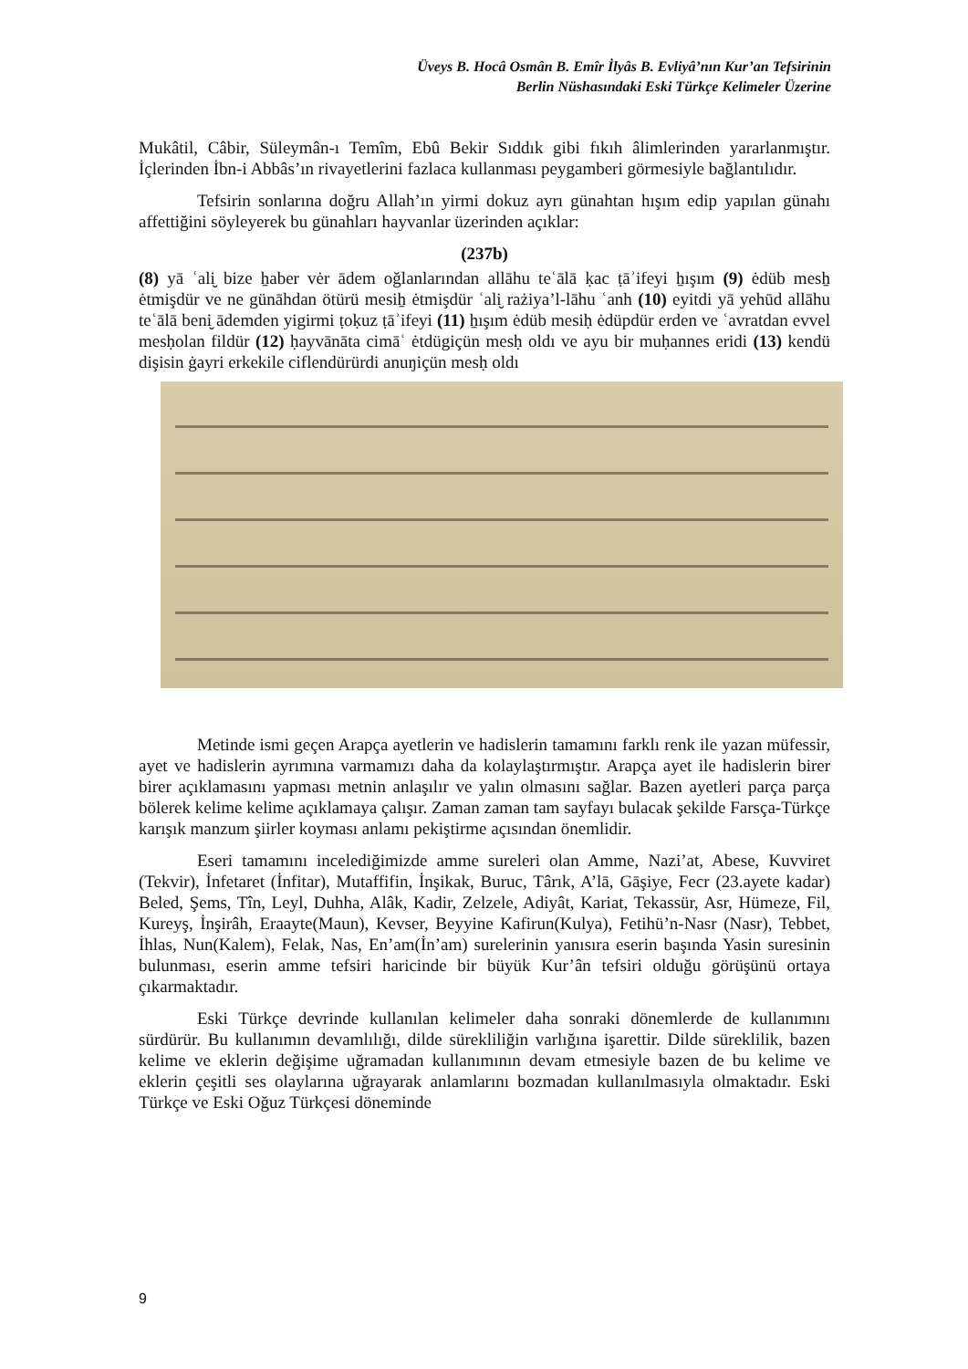Üveys B. Hocâ Osmân B. Emîr İlyâs B. Evliyâ’nın Kur’an Tefsirinin
Berlin Nüshasındaki Eski Türkçe Kelimeler Üzerine
Mukâtil, Câbir, Süleymân-ı Temîm, Ebû Bekir Sıddık gibi fıkıh âlimlerinden yararlanmıştır. İçlerinden İbn-i Abbâs’ın rivayetlerini fazlaca kullanması peygamberi görmesiyle bağlantılıdır.
Tefsirin sonlarına doğru Allah’ın yirmi dokuz ayrı günahtan hışım edip yapılan günahı affettiğini söyleyerek bu günahları hayvanlar üzerinden açıklar:
(237b)
(8) yā ʿali̮ bize ẖaber vėr ādem oğlanlarından allāhu teʿālā ḳac ṭāʾifeyi ẖışım (9) ėdüb mesẖ ėtmişdür ve ne günāhdan ötürü mesiẖ ėtmişdür ʿali̮ rażiya’l-lāhu ʿanh (10) eyitdi yā yehūd allāhu teʿālā beni̮ ādemden yigirmi ṭoḳuz ṭāʾifeyi (11) ẖışım ėdüb mesiḥ ėdüpdür erden ve ʿavratdan evvel mesḥolan fildür (12) ḥayvānāta cimāʿ ėtdügiçün mesḥ oldı ve ayu bir muḥannes eridi (13) kendü dişisin ġayri erkekile ciflendürürdi anuŋiçün mesḥ oldı
Metinde ismi geçen Arapça ayetlerin ve hadislerin tamamını farklı renk ile yazan müfessir, ayet ve hadislerin ayrımına varmamızı daha da kolaylaştırmıştır. Arapça ayet ile hadislerin birer birer açıklamasını yapması metnin anlaşılır ve yalın olmasını sağlar. Bazen ayetleri parça parça bölerek kelime kelime açıklamaya çalışır. Zaman zaman tam sayfayı bulacak şekilde Farsça-Türkçe karışık manzum şiirler koyması anlamı pekiştirme açısından önemlidir.
Eseri tamamını incelediğimizde amme sureleri olan Amme, Nazi’at, Abese, Kuvviret (Tekvir), İnfetaret (İnfitar), Mutaffifin, İnşikak, Buruc, Târık, A’lā, Gāşiye, Fecr (23.ayete kadar) Beled, Şems, Tîn, Leyl, Duhha, Alâk, Kadir, Zelzele, Adiyât, Kariat, Tekassür, Asr, Hümeze, Fil, Kureyş, İnşirâh, Eraayte(Maun), Kevser, Beyyine Kafirun(Kulya), Fetihü’n-Nasr (Nasr), Tebbet, İhlas, Nun(Kalem), Felak, Nas, En’am(İn’am) surelerinin yanısıra eserin başında Yasin suresinin bulunması, eserin amme tefsiri haricinde bir büyük Kur’ân tefsiri olduğu görüşünü ortaya çıkarmaktadır.
Eski Türkçe devrinde kullanılan kelimeler daha sonraki dönemlerde de kullanımını sürdürür. Bu kullanımın devamlılığı, dilde sürekliliğin varlığına işarettir. Dilde süreklilik, bazen kelime ve eklerin değişime uğramadan kullanımının devam etmesiyle bazen de bu kelime ve eklerin çeşitli ses olaylarına uğrayarak anlamlarını bozmadan kullanılmasıyla olmaktadır. Eski Türkçe ve Eski Oğuz Türkçesi döneminde
9